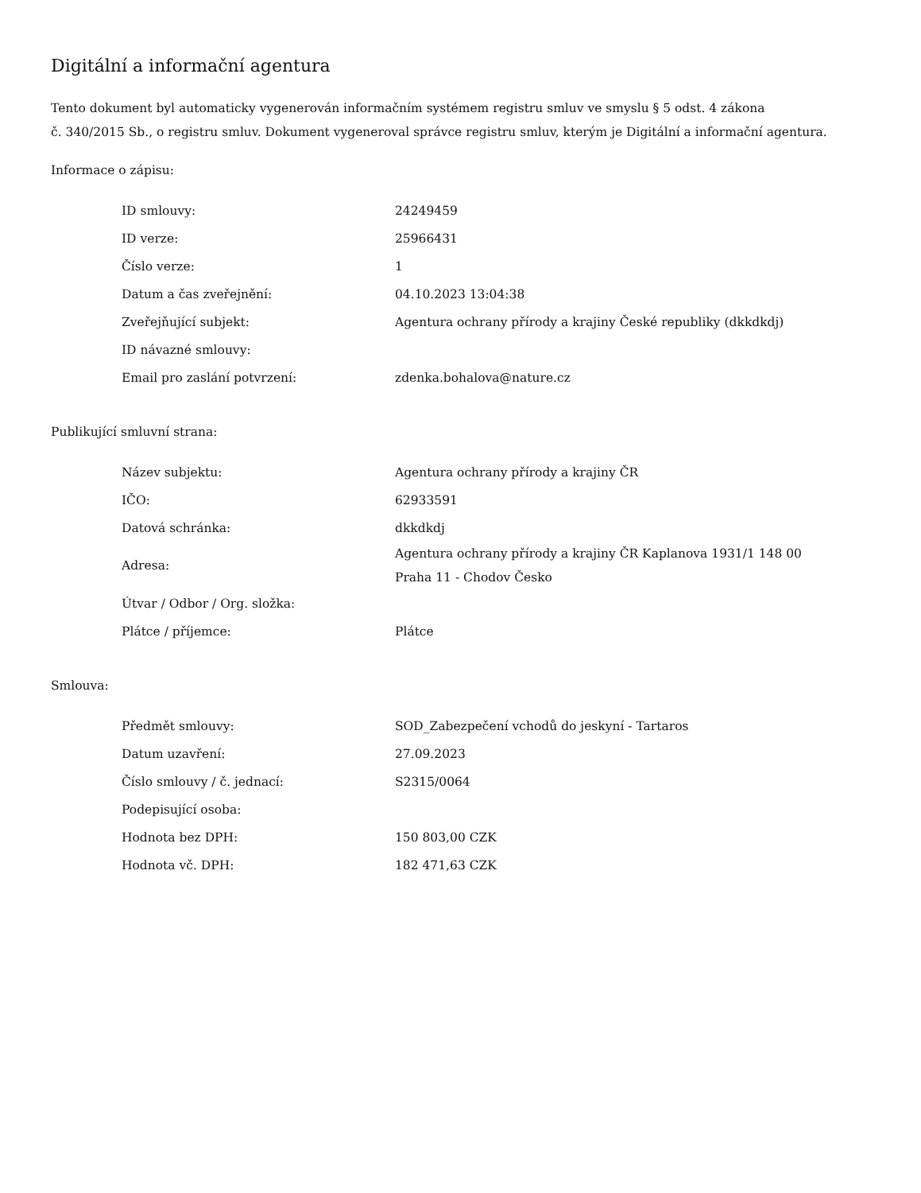Digitální a informační agentura
Tento dokument byl automaticky vygenerován informačním systémem registru smluv ve smyslu § 5 odst. 4 zákona
č. 340/2015 Sb., o registru smluv. Dokument vygeneroval správce registru smluv, kterým je Digitální a informační agentura.
Informace o zápisu:
| ID smlouvy: | 24249459 |
| ID verze: | 25966431 |
| Číslo verze: | 1 |
| Datum a čas zveřejnění: | 04.10.2023 13:04:38 |
| Zveřejňující subjekt: | Agentura ochrany přírody a krajiny České republiky (dkkdkdj) |
| ID návazné smlouvy: | |
| Email pro zaslání potvrzení: | zdenka.bohalova@nature.cz |
Publikující smluvní strana:
| Název subjektu: | Agentura ochrany přírody a krajiny ČR |
| IČO: | 62933591 |
| Datová schránka: | dkkdkdj |
| Adresa: | Agentura ochrany přírody a krajiny ČR Kaplanova 1931/1 148 00 Praha 11 - Chodov Česko |
| Útvar / Odbor / Org. složka: | |
| Plátce / příjemce: | Plátce |
Smlouva:
| Předmět smlouvy: | SOD_Zabezpečení vchodů do jeskyní - Tartaros |
| Datum uzavření: | 27.09.2023 |
| Číslo smlouvy / č. jednací: | S2315/0064 |
| Podepisující osoba: | |
| Hodnota bez DPH: | 150 803,00 CZK |
| Hodnota vč. DPH: | 182 471,63 CZK |